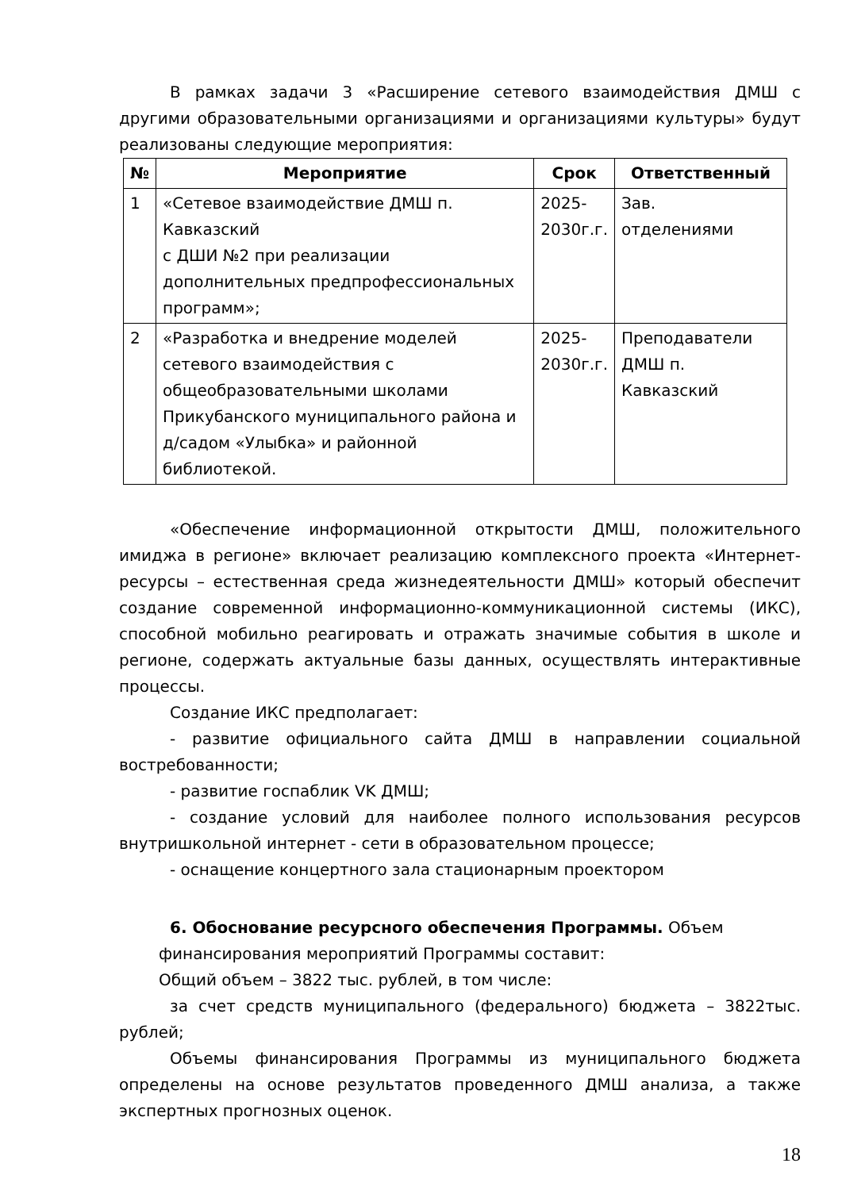В рамках задачи 3 «Расширение сетевого взаимодействия ДМШ с другими образовательными организациями и организациями культуры» будут реализованы следующие мероприятия:
| № | Мероприятие | Срок | Ответственный |
| --- | --- | --- | --- |
| 1 | «Сетевое взаимодействие ДМШ п. Кавказский с ДШИ №2 при реализации дополнительных предпрофессиональных программ»; | 2025- 2030г.г. | Зав. отделениями |
| 2 | «Разработка и внедрение моделей сетевого взаимодействия с общеобразовательными школами Прикубанского муниципального района и д/садом «Улыбка» и районной библиотекой. | 2025- 2030г.г. | Преподаватели ДМШ п. Кавказский |
«Обеспечение информационной открытости ДМШ, положительного имиджа в регионе» включает реализацию комплексного проекта «Интернет-ресурсы – естественная среда жизнедеятельности ДМШ» который обеспечит создание современной информационно-коммуникационной системы (ИКС), способной мобильно реагировать и отражать значимые события в школе и регионе, содержать актуальные базы данных, осуществлять интерактивные процессы.
Создание ИКС предполагает:
- развитие официального сайта ДМШ в направлении социальной востребованности;
- развитие госпаблик VK ДМШ;
- создание условий для наиболее полного использования ресурсов внутришкольной интернет - сети в образовательном процессе;
- оснащение концертного зала стационарным проектором
6. Обоснование ресурсного обеспечения Программы. Объем
финансирования мероприятий Программы составит:
Общий объем – 3822 тыс. рублей, в том числе:
за счет средств муниципального (федерального) бюджета – 3822тыс. рублей;
Объемы финансирования Программы из муниципального бюджета определены на основе результатов проведенного ДМШ анализа, а также экспертных прогнозных оценок.
18